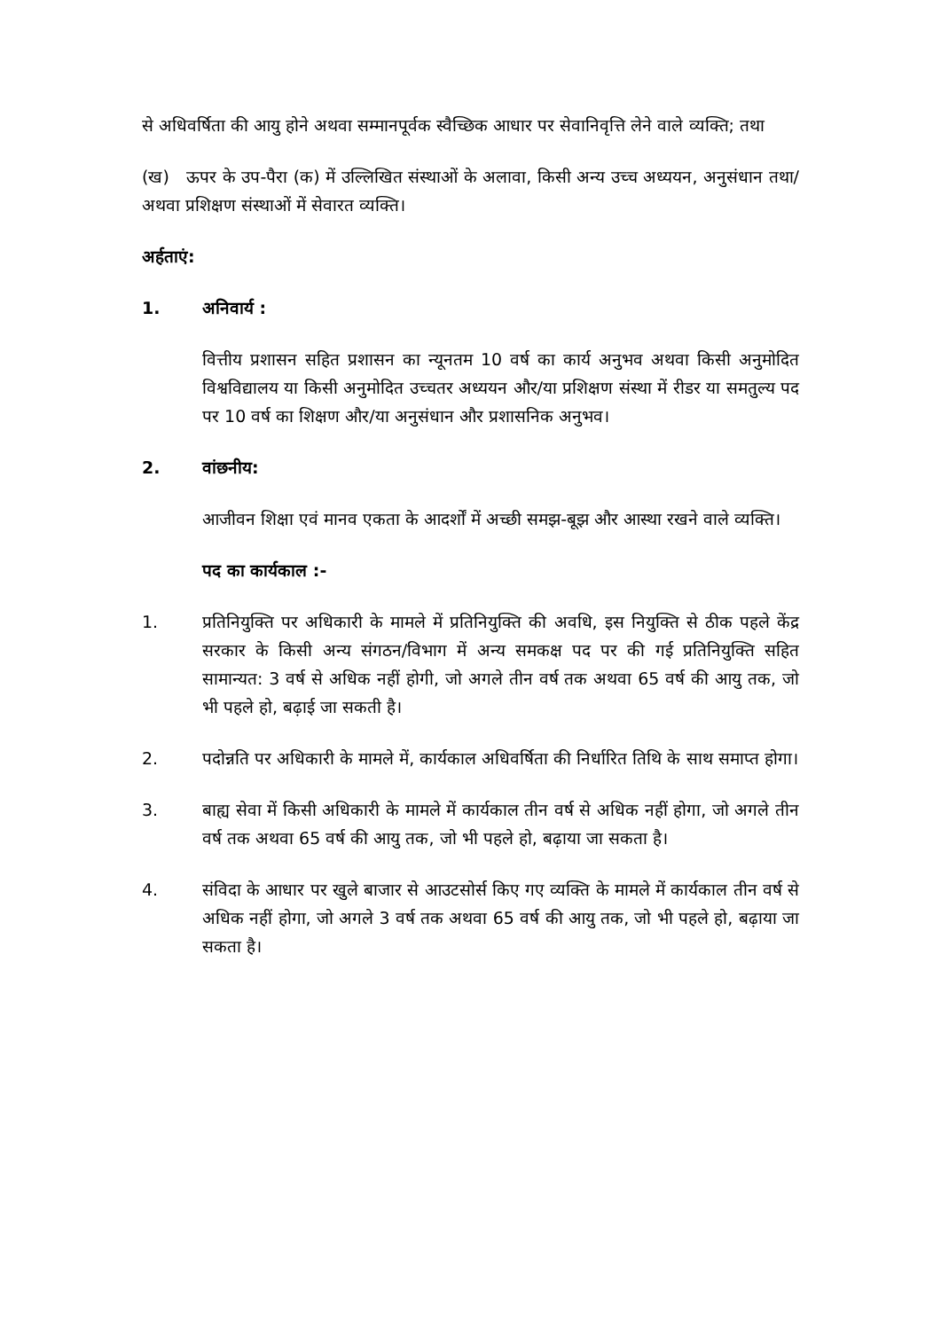से अधिवर्षिता की आयु होने अथवा सम्मानपूर्वक स्वैच्छिक आधार पर सेवानिवृत्ति लेने वाले व्यक्ति; तथा
(ख) ऊपर के उप-पैरा (क) में उल्लिखित संस्थाओं के अलावा, किसी अन्य उच्च अध्ययन, अनुसंधान तथा/अथवा प्रशिक्षण संस्थाओं में सेवारत व्यक्ति।
अर्हताएं:
1. अनिवार्य :
वित्तीय प्रशासन सहित प्रशासन का न्यूनतम 10 वर्ष का कार्य अनुभव अथवा किसी अनुमोदित विश्वविद्यालय या किसी अनुमोदित उच्चतर अध्ययन और/या प्रशिक्षण संस्था में रीडर या समतुल्य पद पर 10 वर्ष का शिक्षण और/या अनुसंधान और प्रशासनिक अनुभव।
2. वांछनीय:
आजीवन शिक्षा एवं मानव एकता के आदर्शों में अच्छी समझ-बूझ और आस्था रखने वाले व्यक्ति।
पद का कार्यकाल :-
1. प्रतिनियुक्ति पर अधिकारी के मामले में प्रतिनियुक्ति की अवधि, इस नियुक्ति से ठीक पहले केंद्र सरकार के किसी अन्य संगठन/विभाग में अन्य समकक्ष पद पर की गई प्रतिनियुक्ति सहित सामान्यत: 3 वर्ष से अधिक नहीं होगी, जो अगले तीन वर्ष तक अथवा 65 वर्ष की आयु तक, जो भी पहले हो, बढ़ाई जा सकती है।
2. पदोन्नति पर अधिकारी के मामले में, कार्यकाल अधिवर्षिता की निर्धारित तिथि के साथ समाप्त होगा।
3. बाह्य सेवा में किसी अधिकारी के मामले में कार्यकाल तीन वर्ष से अधिक नहीं होगा, जो अगले तीन वर्ष तक अथवा 65 वर्ष की आयु तक, जो भी पहले हो, बढ़ाया जा सकता है।
4. संविदा के आधार पर खुले बाजार से आउटसोर्स किए गए व्यक्ति के मामले में कार्यकाल तीन वर्ष से अधिक नहीं होगा, जो अगले 3 वर्ष तक अथवा 65 वर्ष की आयु तक, जो भी पहले हो, बढ़ाया जा सकता है।